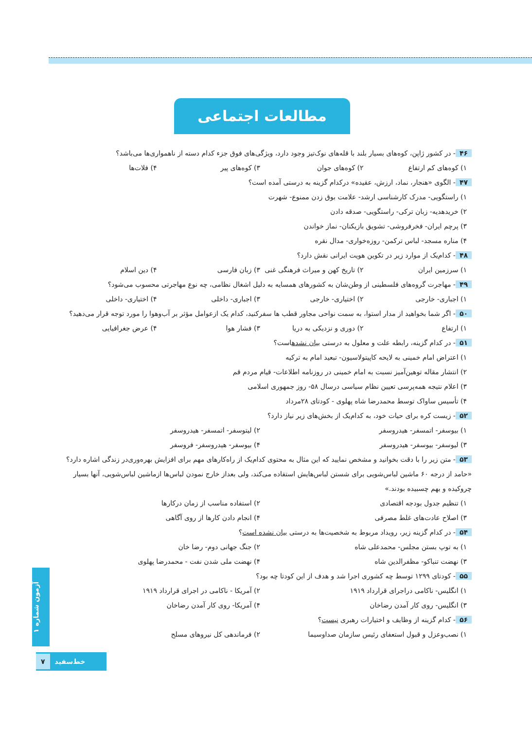مطالعات اجتماعی
۴۶ - در کشور ژاپن، کوه‌های بسیار بلند با قله‌های نوک‌تیز وجود دارد، ویژگی‌های فوق جزء کدام دسته از ناهمواری‌ها می‌باشد؟
۱) کوه‌های کم ارتفاع ۲) کوه‌های جوان ۳) کوه‌های پیر ۴) فلات‌ها
۴۷ - الگوی «هنجار، نماد، ارزش، عقیده» درکدام گزینه به درستی آمده است؟
۱) راستگویی- مدرک کارشناسی ارشد- علامت بوق زدن ممنوع- شهرت
۲) خریدهدیه- زبان ترکی- راستگویی- صدقه دادن
۳) پرچم ایران- فخرفروشی- تشویق بازیکنان- نماز خواندن
۴) مناره مسجد- لباس ترکمن- روزه‌خواری- مدال نقره
۴۸ - کدام‌یک از موارد زیر در تکوین هویت ایرانی نقش دارد؟
۱) سرزمین ایران ۲) تاریخ کهن و میراث فرهنگی غنی ۳) زبان فارسی ۴) دین اسلام
۴۹ - مهاجرت گروه‌های فلسطینی از وطن‌شان به کشورهای همسایه به دلیل اشغال نظامی، چه نوع مهاجرتی محسوب می‌شود؟
۱) اجباری- خارجی ۲) اختیاری- خارجی ۳) اجباری- داخلی ۴) اختیاری- داخلی
۵۰ - اگر شما بخواهید از مدار استوا، به سمت نواحی مجاور قطب ها سفرکنید، کدام یک ازعوامل مؤثر بر آب‌وهوا را مورد توجه قرار می‌دهید؟
۱) ارتفاع ۲) دوری و نزدیکی به دریا ۳) فشار هوا ۴) عرض جغرافیایی
۵۱ - در کدام گزینه، رابطه علت و معلول به درستی بیان نشدهاست؟
۱) اعتراض امام خمینی به لایحه کاپیتولاسیون- تبعید امام به ترکیه
۲) انتشار مقاله توهین‌آمیز نسبت به امام خمینی در روزنامه اطلاعات- قیام مردم قم
۳) اعلام نتیجه همه‌پرسی تعیین نظام سیاسی درسال ۵۸- روز جمهوری اسلامی
۴) تأسیس ساواک توسط محمدرضا شاه پهلوی - کودتای ۲۸مرداد
۵۲ - زیست کره برای حیات خود، به کدام‌یک از بخش‌های زیر نیاز دارد؟
۱) بیوسفر- اتمسفر- هیدروسفر ۲) لیتوسفر- اتمسفر- هیدروسفر
۳) لیوسفر- بیوسفر- هیدروسفر ۴) بیوسفر- هیدروسفر- فروسفر
۵۳ - متن زیر را با دقت بخوانید و مشخص نمایید که این مثال به محتوی کدام‌یک از راه‌کارهای مهم برای افزایش بهره‌وری‌در زندگی اشاره دارد؟
«حامد از درجه ۶۰ ماشین لباس‌شویی برای شستن لباس‌هایش استفاده می‌کند، ولی بعداز خارج نمودن لباس‌ها ازماشین لباس‌شویی، آنها بسیار چروکیده و بهم چسبیده بودند.»
۱) تنظیم جدول بودجه اقتصادی ۲) استفاده مناسب از زمان درکارها
۳) اصلاح عادت‌های غلط مصرفی ۴) انجام دادن کارها از روی آگاهی
۵۴ - در کدام گزینه زیر، رویداد مربوط به شخصیت‌ها به درستی بیان نشده است؟
۱) به توپ بستن مجلس- محمدعلی شاه ۲) جنگ جهانی دوم- رضا خان
۳) نهضت تنباکو- مظفرالدین شاه ۴) نهضت ملی شدن نفت - محمدرضا پهلوی
۵۵ - کودتای ۱۲۹۹ توسط چه کشوری اجرا شد و هدف از این کودتا چه بود؟
۱) انگلیس- ناکامی دراجرای قرارداد ۱۹۱۹ ۲) آمریکا - ناکامی در اجرای قرارداد ۱۹۱۹
۳) انگلیس- روی کار آمدن رضاخان ۴) آمریکا- روی کار آمدن رضاخان
۵۶ - کدام گزینه از وظایف و اختیارات رهبری نیست؟
۱) نصب‌وعزل و قبول استعفای رئیس سازمان صداوسیما ۲) فرماندهی کل نیروهای مسلح
آزمون شماره ۱
۷ خط‌سفید